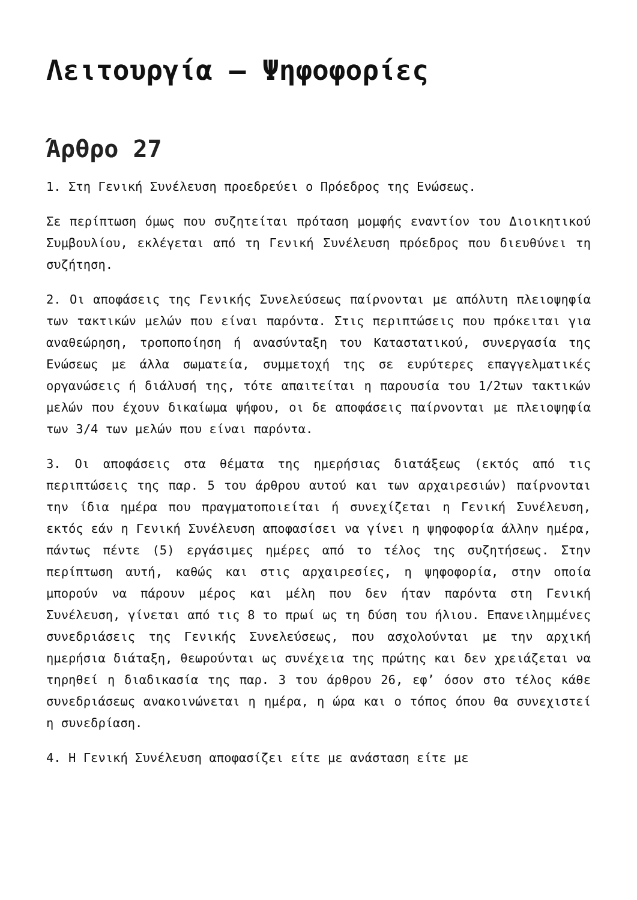Λειτουργία – Ψηφοφορίες
Άρθρο 27
1. Στη Γενική Συνέλευση προεδρεύει ο Πρόεδρος της Ενώσεως.
Σε περίπτωση όμως που συζητείται πρόταση μομφής εναντίον του Διοικητικού Συμβουλίου, εκλέγεται από τη Γενική Συνέλευση πρόεδρος που διευθύνει τη συζήτηση.
2. Οι αποφάσεις της Γενικής Συνελεύσεως παίρνονται με απόλυτη πλειοψηφία των τακτικών μελών που είναι παρόντα. Στις περιπτώσεις που πρόκειται για αναθεώρηση, τροποποίηση ή ανασύνταξη του Καταστατικού, συνεργασία της Ενώσεως με άλλα σωματεία, συμμετοχή της σε ευρύτερες επαγγελματικές οργανώσεις ή διάλυσή της, τότε απαιτείται η παρουσία του 1/2των τακτικών μελών που έχουν δικαίωμα ψήφου, οι δε αποφάσεις παίρνονται με πλειοψηφία των 3/4 των μελών που είναι παρόντα.
3. Οι αποφάσεις στα θέματα της ημερήσιας διατάξεως (εκτός από τις περιπτώσεις της παρ. 5 του άρθρου αυτού και των αρχαιρεσιών) παίρνονται την ίδια ημέρα που πραγματοποιείται ή συνεχίζεται η Γενική Συνέλευση, εκτός εάν η Γενική Συνέλευση αποφασίσει να γίνει η ψηφοφορία άλλην ημέρα, πάντως πέντε (5) εργάσιμες ημέρες από το τέλος της συζητήσεως. Στην περίπτωση αυτή, καθώς και στις αρχαιρεσίες, η ψηφοφορία, στην οποία μπορούν να πάρουν μέρος και μέλη που δεν ήταν παρόντα στη Γενική Συνέλευση, γίνεται από τις 8 το πρωί ως τη δύση του ήλιου. Επανειλημμένες συνεδριάσεις της Γενικής Συνελεύσεως, που ασχολούνται με την αρχική ημερήσια διάταξη, θεωρούνται ως συνέχεια της πρώτης και δεν χρειάζεται να τηρηθεί η διαδικασία της παρ. 3 του άρθρου 26, εφ’ όσον στο τέλος κάθε συνεδριάσεως ανακοινώνεται η ημέρα, η ώρα και ο τόπος όπου θα συνεχιστεί η συνεδρίαση.
4. Η Γενική Συνέλευση αποφασίζει είτε με ανάσταση είτε με